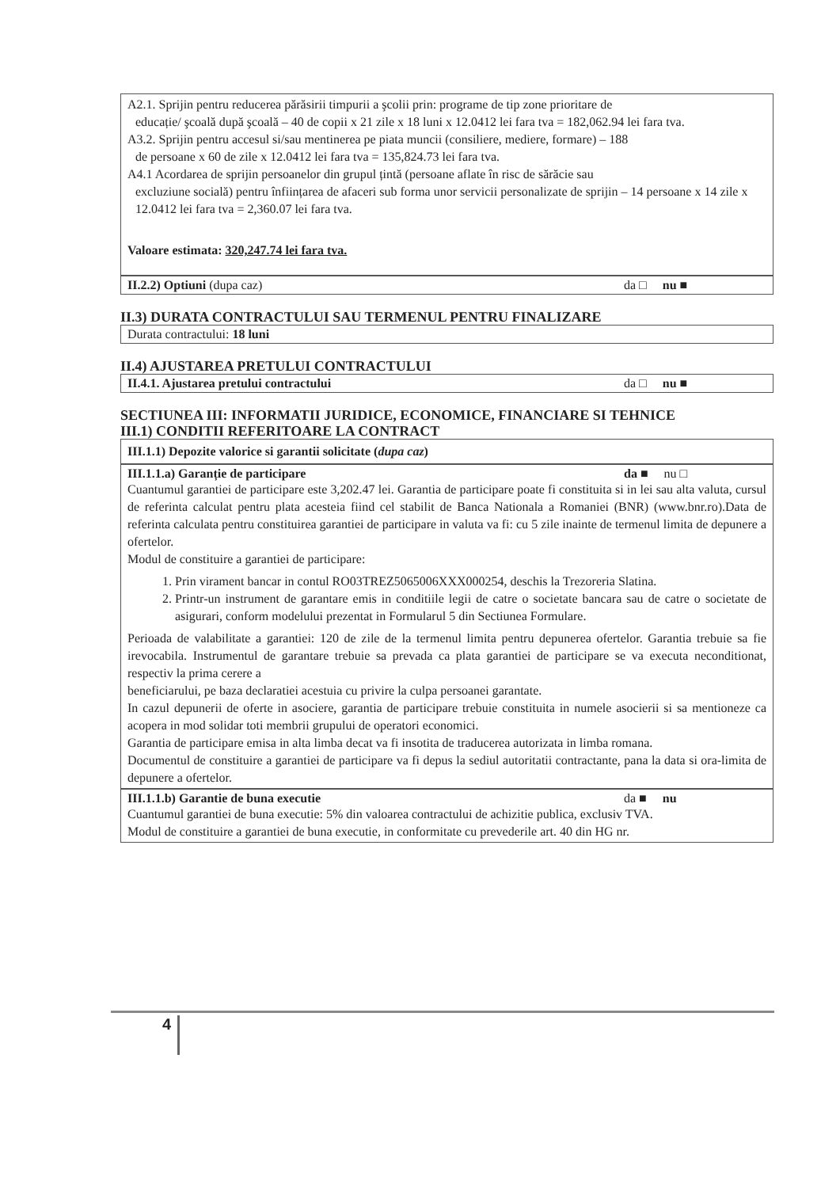A2.1. Sprijin pentru reducerea părăsirii timpurii a şcolii prin: programe de tip zone prioritare de
educație/ şcoală după şcoală – 40 de copii x 21 zile x 18 luni x 12.0412 lei fara tva = 182,062.94 lei fara tva.
A3.2. Sprijin pentru accesul si/sau mentinerea pe piata muncii (consiliere, mediere, formare) – 188
de persoane x 60 de zile x 12.0412 lei fara tva = 135,824.73 lei fara tva.
A4.1 Acordarea de sprijin persoanelor din grupul țintă (persoane aflate în risc de sărăcie sau
excluziune socială) pentru înființarea de afaceri sub forma unor servicii personalizate de sprijin – 14 persoane x 14 zile x 12.0412 lei fara tva = 2,360.07 lei fara tva.
Valoare estimata: 320,247.74 lei fara tva.
II.2.2) Optiuni (dupa caz) da □ nu ■
II.3) DURATA CONTRACTULUI SAU TERMENUL PENTRU FINALIZARE
Durata contractului: 18 luni
II.4) AJUSTAREA PRETULUI CONTRACTULUI
II.4.1. Ajustarea pretului contractului da □ nu ■
SECTIUNEA III: INFORMATII JURIDICE, ECONOMICE, FINANCIARE SI TEHNICE
III.1) CONDITII REFERITOARE LA CONTRACT
III.1.1) Depozite valorice si garantii solicitate (dupa caz)
III.1.1.a) Garanție de participare da ■ nu □
Cuantumul garantiei de participare este 3,202.47 lei. Garantia de participare poate fi constituita si in lei sau alta valuta, cursul de referinta calculat pentru plata acesteia fiind cel stabilit de Banca Nationala a Romaniei (BNR) (www.bnr.ro).Data de referinta calculata pentru constituirea garantiei de participare in valuta va fi: cu 5 zile inainte de termenul limita de depunere a ofertelor.
Modul de constituire a garantiei de participare:
1. Prin virament bancar in contul RO03TREZ5065006XXX000254, deschis la Trezoreria Slatina.
2. Printr-un instrument de garantare emis in conditiile legii de catre o societate bancara sau de catre o societate de asigurari, conform modelului prezentat in Formularul 5 din Sectiunea Formulare.
Perioada de valabilitate a garantiei: 120 de zile de la termenul limita pentru depunerea ofertelor. Garantia trebuie sa fie irevocabila. Instrumentul de garantare trebuie sa prevada ca plata garantiei de participare se va executa neconditionat, respectiv la prima cerere a
beneficiarului, pe baza declaratiei acestuia cu privire la culpa persoanei garantate.
In cazul depunerii de oferte in asociere, garantia de participare trebuie constituita in numele asocierii si sa mentioneze ca acopera in mod solidar toti membrii grupului de operatori economici.
Garantia de participare emisa in alta limba decat va fi insotita de traducerea autorizata in limba romana.
Documentul de constituire a garantiei de participare va fi depus la sediul autoritatii contractante, pana la data si ora-limita de depunere a ofertelor.
III.1.1.b) Garantie de buna executie da ■ nu
Cuantumul garantiei de buna executie: 5% din valoarea contractului de achizitie publica, exclusiv TVA.
Modul de constituire a garantiei de buna executie, in conformitate cu prevederile art. 40 din HG nr.
4